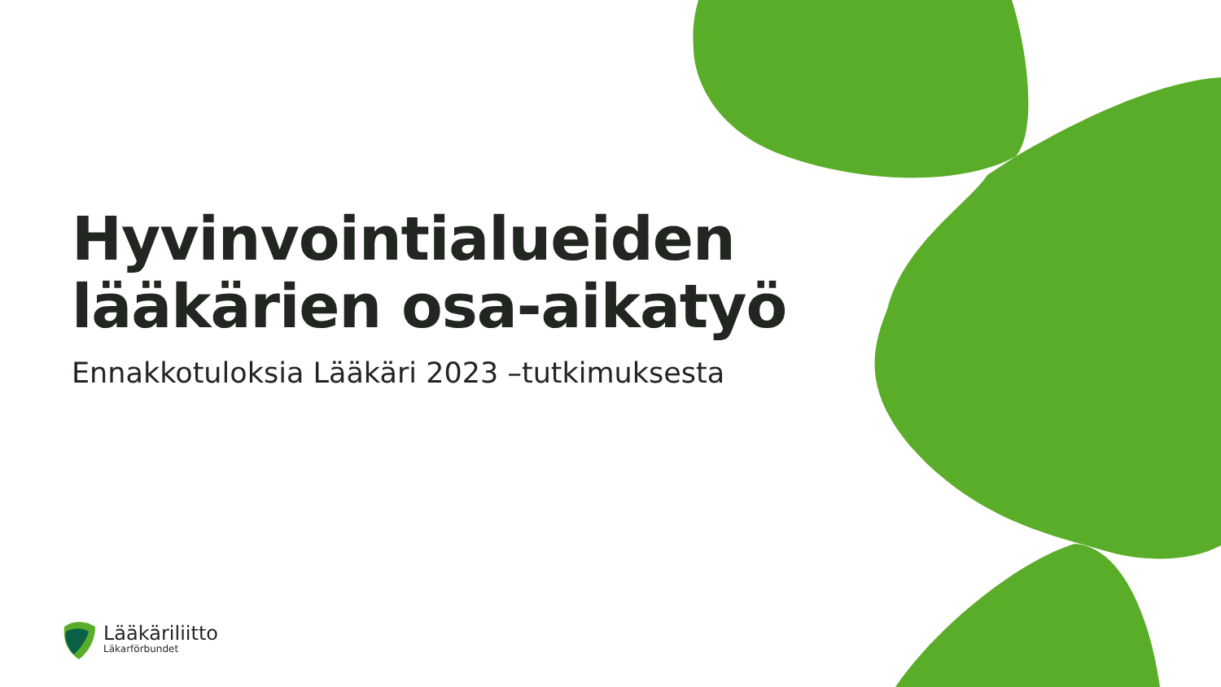Hyvinvointialueiden
lääkärien osa-aikatyö
Ennakkotuloksia Lääkäri 2023 –tutkimuksesta
Lääkäriliitto
Läkarförbundet